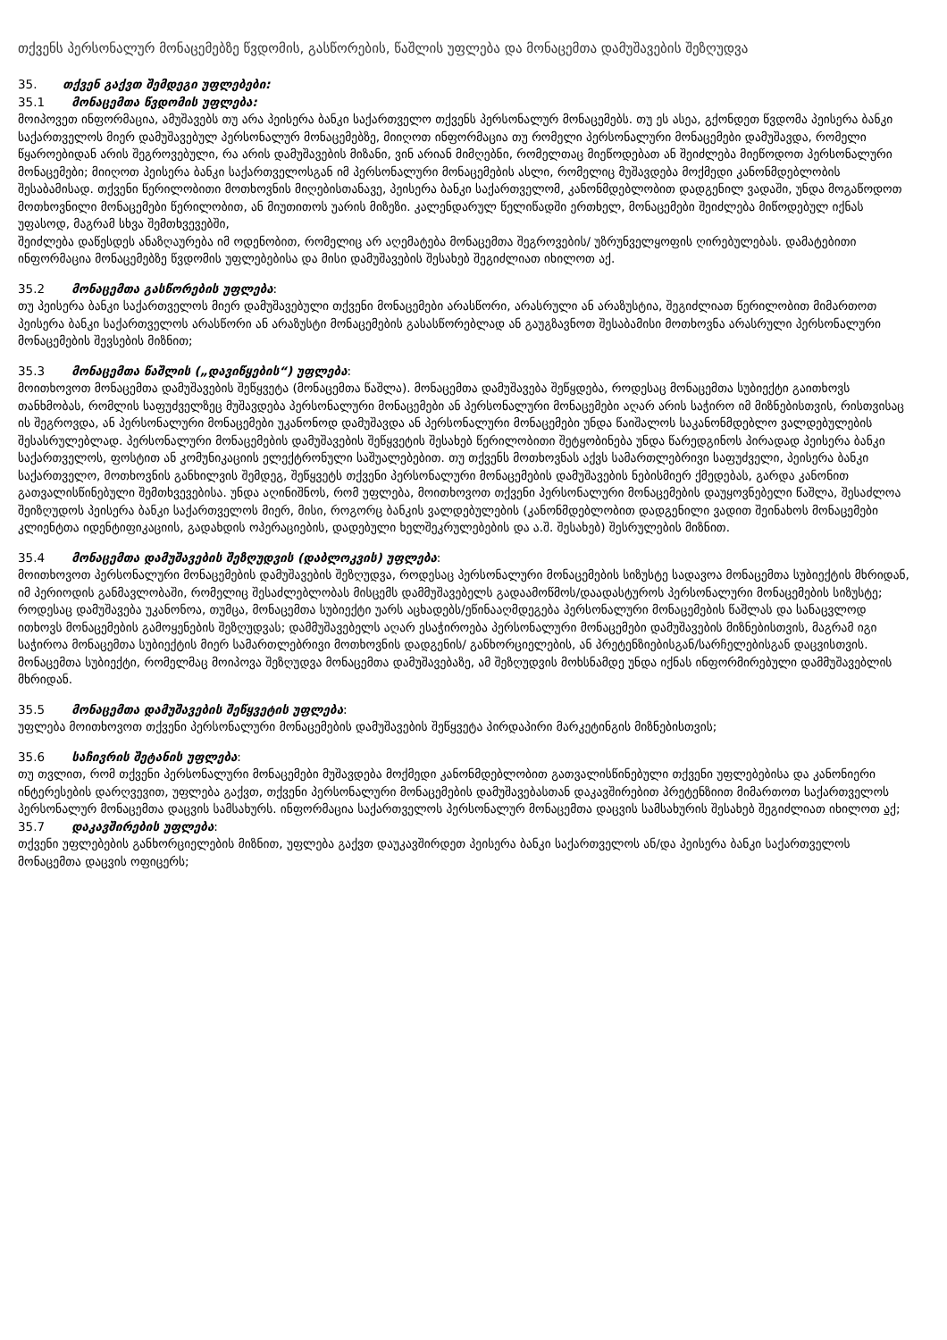თქვენს პერსონალურ მონაცემებზე წვდომის, გასწორების, წაშლის უფლება და მონაცემთა დამუშავების შეზღუდვა
35. თქვენ გაქვთ შემდეგი უფლებები:
35.1 მონაცემთა წვდომის უფლება:
მოიპოვეთ ინფორმაცია, ამუშავებს თუ არა პეისერა ბანკი საქართველო თქვენს პერსონალურ მონაცემებს. თუ ეს ასეა, გქონდეთ წვდომა პეისერა ბანკი საქართველოს მიერ დამუშავებულ პერსონალურ მონაცემებზე, მიიღოთ ინფორმაცია თუ რომელი პერსონალური მონაცემები დამუშავდა, რომელი წყაროებიდან არის შეგროვებული, რა არის დამუშავების მიზანი, ვინ არიან მიმღებნი, რომელთაც მიეწოდებათ ან შეიძლება მიეწოდოთ პერსონალური მონაცემები; მიიღოთ პეისერა ბანკი საქართველოსგან იმ პერსონალური მონაცემების ასლი, რომელიც მუშავდება მოქმედი კანონმდებლობის შესაბამისად. თქვენი წერილობითი მოთხოვნის მიღებისთანავე, პეისერა ბანკი საქართველომ, კანონმდებლობით დადგენილ ვადაში, უნდა მოგაწოდოთ მოთხოვნილი მონაცემები წერილობით, ან მიუთითოს უარის მიზეზი. კალენდარულ წელიწადში ერთხელ, მონაცემები შეიძლება მიწოდებულ იქნას უფასოდ, მაგრამ სხვა შემთხვევებში,
შეიძლება დაწესდეს ანაზღაურება იმ ოდენობით, რომელიც არ აღემატება მონაცემთა შეგროვების/ უზრუნველყოფის ღირებულებას. დამატებითი ინფორმაცია მონაცემებზე წვდომის უფლებებისა და მისი დამუშავების შესახებ შეგიძლიათ იხილოთ აქ.
35.2 მონაცემთა გასწორების უფლება:
თუ პეისერა ბანკი საქართველოს მიერ დამუშავებული თქვენი მონაცემები არასწორი, არასრული ან არაზუსტია, შეგიძლიათ წერილობით მიმართოთ პეისერა ბანკი საქართველოს არასწორი ან არაზუსტი მონაცემების გასასწორებლად ან გაუგზავნოთ შესაბამისი მოთხოვნა არასრული პერსონალური მონაცემების შევსების მიზნით;
35.3 მონაცემთა წაშლის („დავიწყების“) უფლება:
მოითხოვოთ მონაცემთა დამუშავების შეწყვეტა (მონაცემთა წაშლა). მონაცემთა დამუშავება შეწყდება, როდესაც მონაცემთა სუბიექტი გაითხოვს თანხმობას, რომლის საფუძველზეც მუშავდება პერსონალური მონაცემები ან პერსონალური მონაცემები აღარ არის საჭირო იმ მიზნებისთვის, რისთვისაც ის შეგროვდა, ან პერსონალური მონაცემები უკანონოდ დამუშავდა ან პერსონალური მონაცემები უნდა წაიშალოს საკანონმდებლო ვალდებულების შესასრულებლად. პერსონალური მონაცემების დამუშავების შეწყვეტის შესახებ წერილობითი შეტყობინება უნდა წარედგინოს პირადად პეისერა ბანკი საქართველოს, ფოსტით ან კომუნიკაციის ელექტრონული საშუალებებით. თუ თქვენს მოთხოვნას აქვს სამართლებრივი საფუძველი, პეისერა ბანკი საქართველო, მოთხოვნის განხილვის შემდეგ, შეწყვეტს თქვენი პერსონალური მონაცემების დამუშავების ნებისმიერ ქმედებას, გარდა კანონით გათვალისწინებული შემთხვევებისა. უნდა აღინიშნოს, რომ უფლება, მოითხოვოთ თქვენი პერსონალური მონაცემების დაუყოვნებელი წაშლა, შესაძლოა შეიზღუდოს პეისერა ბანკი საქართველოს მიერ, მისი, როგორც ბანკის ვალდებულების (კანონმდებლობით დადგენილი ვადით შეინახოს მონაცემები კლიენტთა იდენტიფიკაციის, გადახდის ოპერაციების, დადებული ხელშეკრულებების და ა.შ. შესახებ) შესრულების მიზნით.
35.4 მონაცემთა დამუშავების შეზღუდვის (დაბლოკვის) უფლება:
მოითხოვოთ პერსონალური მონაცემების დამუშავების შეზღუდვა, როდესაც პერსონალური მონაცემების სიზუსტე სადავოა მონაცემთა სუბიექტის მხრიდან, იმ პერიოდის განმავლობაში, რომელიც შესაძლებლობას მისცემს დამმუშავებელს გადაამოწმოს/დაადასტუროს პერსონალური მონაცემების სიზუსტე; როდესაც დამუშავება უკანონოა, თუმცა, მონაცემთა სუბიექტი უარს აცხადებს/ეწინააღმდეგება პერსონალური მონაცემების წაშლას და სანაცვლოდ ითხოვს მონაცემების გამოყენების შეზღუდვას; დამმუშავებელს აღარ ესაჭიროება პერსონალური მონაცემები დამუშავების მიზნებისთვის, მაგრამ იგი საჭიროა მონაცემთა სუბიექტის მიერ სამართლებრივი მოთხოვნის დადგენის/ განხორციელების, ან პრეტენზიებისგან/სარჩელებისგან დაცვისთვის. მონაცემთა სუბიექტი, რომელმაც მოიპოვა შეზღუდვა მონაცემთა დამუშავებაზე, ამ შეზღუდვის მოხსნამდე უნდა იქნას ინფორმირებული დამმუშავებლის მხრიდან.
35.5 მონაცემთა დამუშავების შეწყვეტის უფლება:
უფლება მოითხოვოთ თქვენი პერსონალური მონაცემების დამუშავების შეწყვეტა პირდაპირი მარკეტინგის მიზნებისთვის;
35.6 საჩივრის შეტანის უფლება:
თუ თვლით, რომ თქვენი პერსონალური მონაცემები მუშავდება მოქმედი კანონმდებლობით გათვალისწინებული თქვენი უფლებებისა და კანონიერი ინტერესების დარღვევით, უფლება გაქვთ, თქვენი პერსონალური მონაცემების დამუშავებასთან დაკავშირებით პრეტენზიით მიმართოთ საქართველოს პერსონალურ მონაცემთა დაცვის სამსახურს. ინფორმაცია საქართველოს პერსონალურ მონაცემთა დაცვის სამსახურის შესახებ შეგიძლიათ იხილოთ აქ;
35.7 დაკავშირების უფლება:
თქვენი უფლებების განხორციელების მიზნით, უფლება გაქვთ დაუკავშირდეთ პეისერა ბანკი საქართველოს ან/და პეისერა ბანკი საქართველოს მონაცემთა დაცვის ოფიცერს;